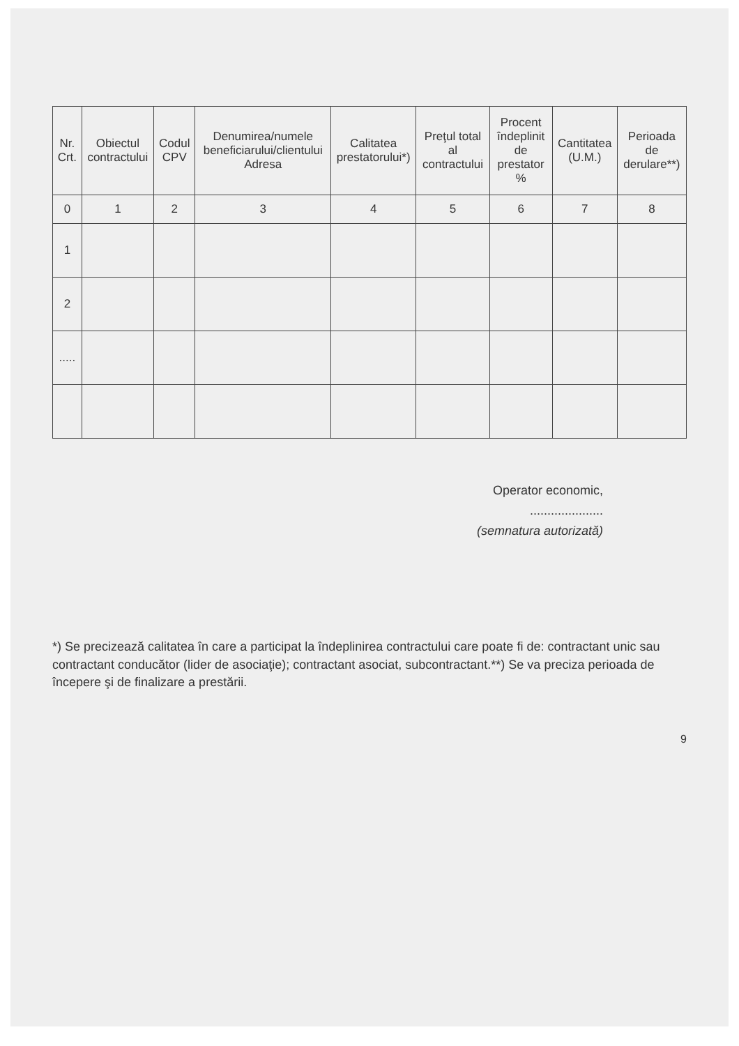| Nr. Crt. | Obiectul contractului | Codul CPV | Denumirea/numele beneficiarului/clientului Adresa | Calitatea prestatorului*) | Preţul total al contractului | Procent îndeplinit de prestator % | Cantitatea (U.M.) | Perioada de derulare**) |
| --- | --- | --- | --- | --- | --- | --- | --- | --- |
| 0 | 1 | 2 | 3 | 4 | 5 | 6 | 7 | 8 |
| 1 | | | | | | | | |
| 2 | | | | | | | | |
| ..... | | | | | | | | |
Operator economic,
.....................
(semnatura autorizată)
*) Se precizează calitatea în care a participat la îndeplinirea contractului care poate fi de: contractant unic sau contractant conducător (lider de asociaţie); contractant asociat, subcontractant.**) Se va preciza perioada de începere şi de finalizare a prestării.
9